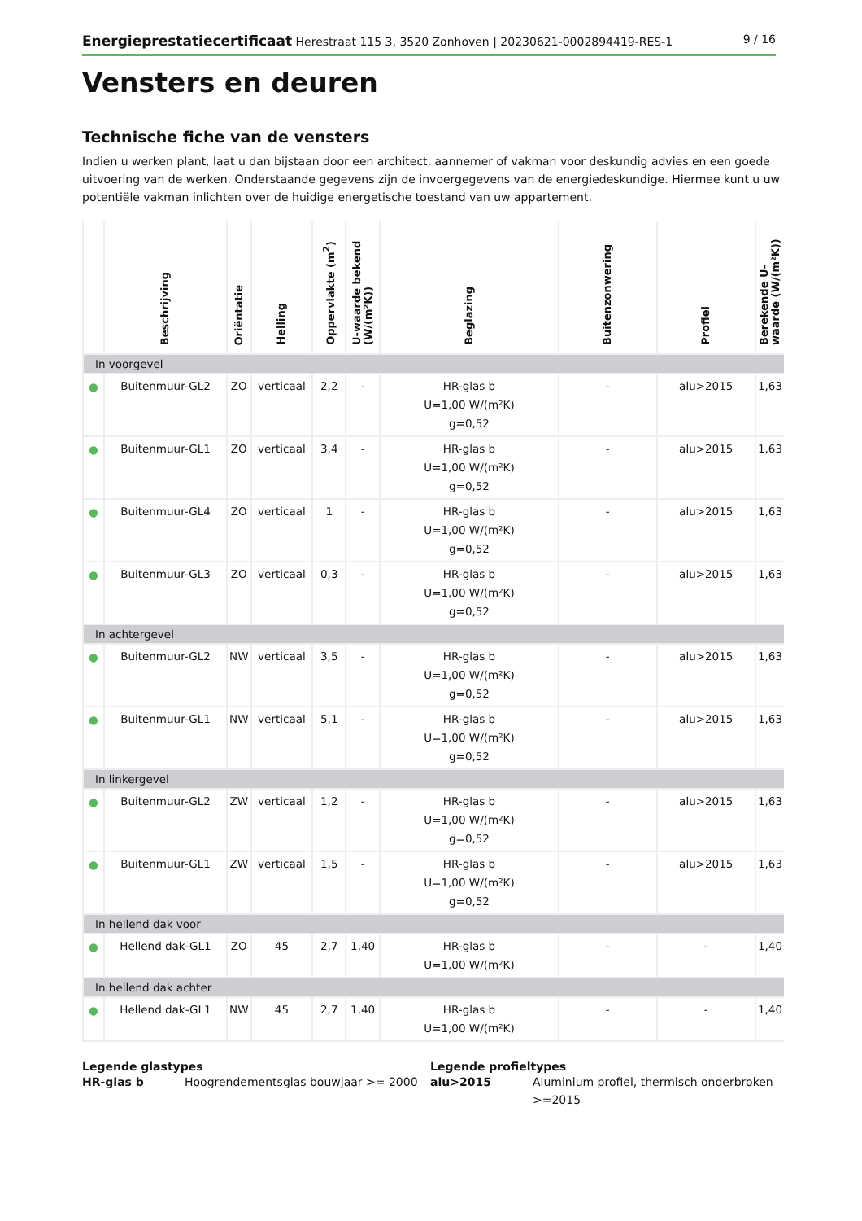Energieprestatiecertificaat Herestraat 115 3, 3520 Zonhoven | 20230621-0002894419-RES-1
9 / 16
Vensters en deuren
Technische fiche van de vensters
Indien u werken plant, laat u dan bijstaan door een architect, aannemer of vakman voor deskundig advies en een goede uitvoering van de werken. Onderstaande gegevens zijn de invoergegevens van de energiedeskundige. Hiermee kunt u uw potentiële vakman inlichten over de huidige energetische toestand van uw appartement.
| | Beschrijving | Oriëntatie | Helling | Oppervlakte (m<sup>2</sup>) | U-waarde bekend (W/(m²K)) | Beglazing | Buitenzonwering | Profiel | Berekende U-waarde (W/(m²K)) |
| --- | --- | --- | --- | --- | --- | --- | --- | --- | --- |
| In voorgevel | | | | | | | | | |
| ● | Buitenmuur-GL2 | ZO | verticaal | 2,2 | - | HR-glas b U=1,00 W/(m²K) g=0,52 | - | alu>2015 | 1,63 |
| ● | Buitenmuur-GL1 | ZO | verticaal | 3,4 | - | HR-glas b U=1,00 W/(m²K) g=0,52 | - | alu>2015 | 1,63 |
| ● | Buitenmuur-GL4 | ZO | verticaal | 1 | - | HR-glas b U=1,00 W/(m²K) g=0,52 | - | alu>2015 | 1,63 |
| ● | Buitenmuur-GL3 | ZO | verticaal | 0,3 | - | HR-glas b U=1,00 W/(m²K) g=0,52 | - | alu>2015 | 1,63 |
| In achtergevel | | | | | | | | | |
| ● | Buitenmuur-GL2 | NW | verticaal | 3,5 | - | HR-glas b U=1,00 W/(m²K) g=0,52 | - | alu>2015 | 1,63 |
| ● | Buitenmuur-GL1 | NW | verticaal | 5,1 | - | HR-glas b U=1,00 W/(m²K) g=0,52 | - | alu>2015 | 1,63 |
| In linkergevel | | | | | | | | | |
| ● | Buitenmuur-GL2 | ZW | verticaal | 1,2 | - | HR-glas b U=1,00 W/(m²K) g=0,52 | - | alu>2015 | 1,63 |
| ● | Buitenmuur-GL1 | ZW | verticaal | 1,5 | - | HR-glas b U=1,00 W/(m²K) g=0,52 | - | alu>2015 | 1,63 |
| In hellend dak voor | | | | | | | | | |
| ● | Hellend dak-GL1 | ZO | 45 | 2,7 | 1,40 | HR-glas b U=1,00 W/(m²K) | - | - | 1,40 |
| In hellend dak achter | | | | | | | | | |
| ● | Hellend dak-GL1 | NW | 45 | 2,7 | 1,40 | HR-glas b U=1,00 W/(m²K) | - | - | 1,40 |
Legende glastypes
HR-glas b Hoogrendementsglas bouwjaar >= 2000
Legende profieltypes
alu>2015 Aluminium profiel, thermisch onderbroken >=2015